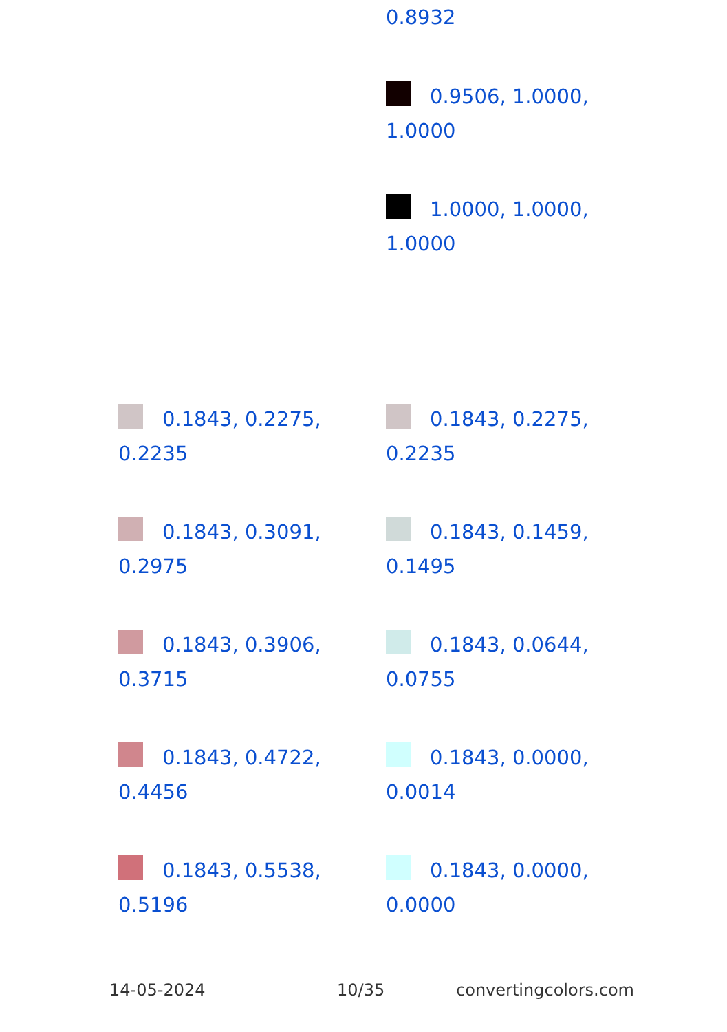0.8932
0.9506, 1.0000, 1.0000
1.0000, 1.0000, 1.0000
0.1843, 0.2275, 0.2235
0.1843, 0.2275, 0.2235
0.1843, 0.3091, 0.2975
0.1843, 0.1459, 0.1495
0.1843, 0.3906, 0.3715
0.1843, 0.0644, 0.0755
0.1843, 0.4722, 0.4456
0.1843, 0.0000, 0.0014
0.1843, 0.5538, 0.5196
0.1843, 0.0000, 0.0000
14-05-2024 10/35 convertingcolors.com